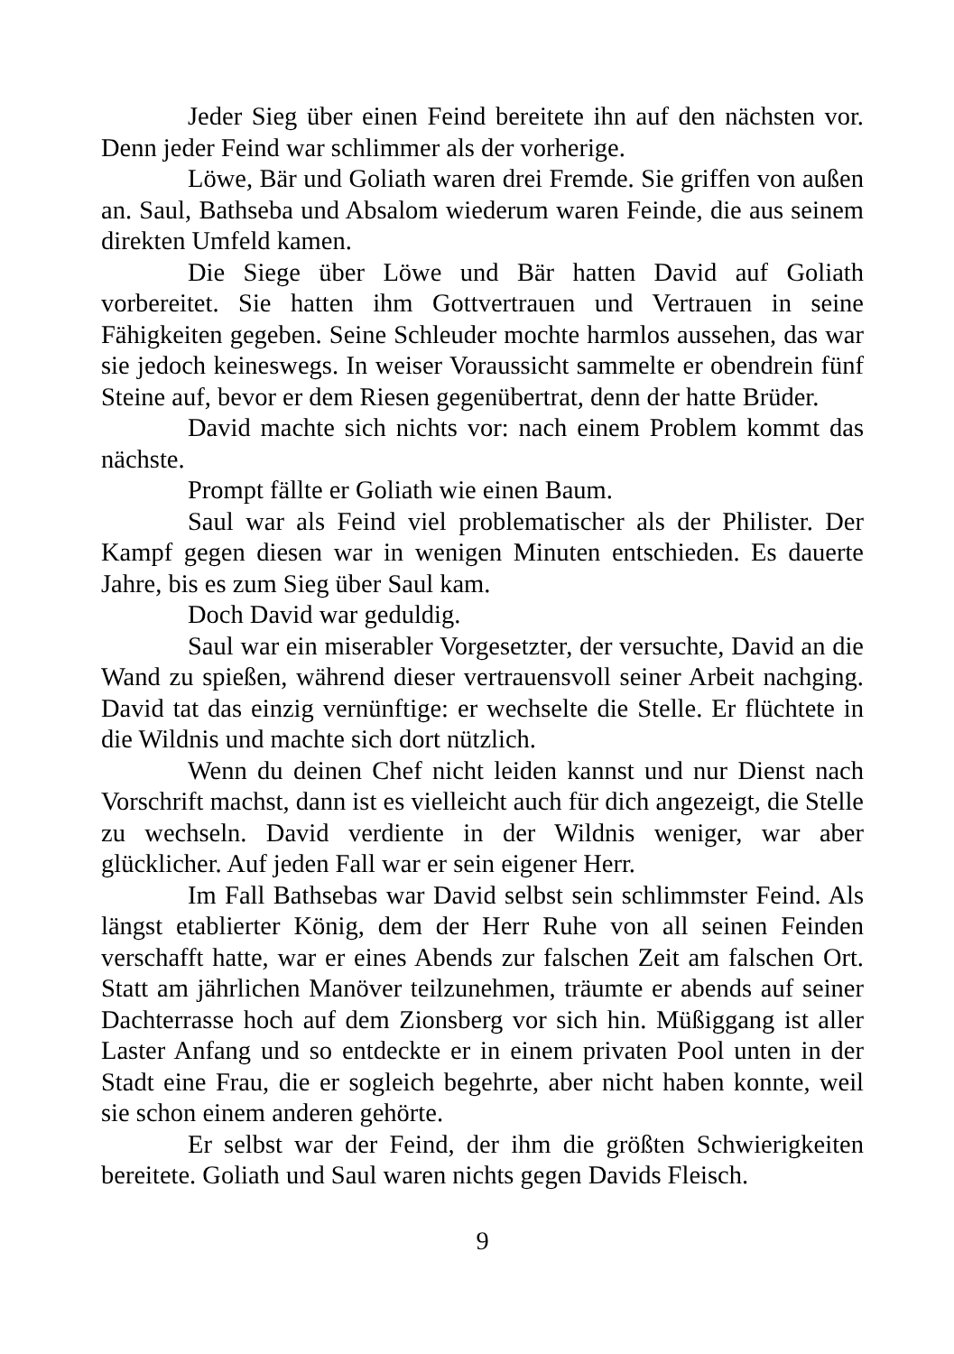Jeder Sieg über einen Feind bereitete ihn auf den nächsten vor. Denn jeder Feind war schlimmer als der vorherige.
Löwe, Bär und Goliath waren drei Fremde. Sie griffen von außen an. Saul, Bathseba und Absalom wiederum waren Feinde, die aus seinem direkten Umfeld kamen.
Die Siege über Löwe und Bär hatten David auf Goliath vorbereitet. Sie hatten ihm Gottvertrauen und Vertrauen in seine Fähigkeiten gegeben. Seine Schleuder mochte harmlos aussehen, das war sie jedoch keineswegs. In weiser Voraussicht sammelte er obendrein fünf Steine auf, bevor er dem Riesen gegenübertrat, denn der hatte Brüder.
David machte sich nichts vor: nach einem Problem kommt das nächste.
Prompt fällte er Goliath wie einen Baum.
Saul war als Feind viel problematischer als der Philister. Der Kampf gegen diesen war in wenigen Minuten entschieden. Es dauerte Jahre, bis es zum Sieg über Saul kam.
Doch David war geduldig.
Saul war ein miserabler Vorgesetzter, der versuchte, David an die Wand zu spießen, während dieser vertrauensvoll seiner Arbeit nachging. David tat das einzig vernünftige: er wechselte die Stelle. Er flüchtete in die Wildnis und machte sich dort nützlich.
Wenn du deinen Chef nicht leiden kannst und nur Dienst nach Vorschrift machst, dann ist es vielleicht auch für dich angezeigt, die Stelle zu wechseln. David verdiente in der Wildnis weniger, war aber glücklicher. Auf jeden Fall war er sein eigener Herr.
Im Fall Bathsebas war David selbst sein schlimmster Feind. Als längst etablierter König, dem der Herr Ruhe von all seinen Feinden verschafft hatte, war er eines Abends zur falschen Zeit am falschen Ort. Statt am jährlichen Manöver teilzunehmen, träumte er abends auf seiner Dachterrasse hoch auf dem Zionsberg vor sich hin. Müßiggang ist aller Laster Anfang und so entdeckte er in einem privaten Pool unten in der Stadt eine Frau, die er sogleich begehrte, aber nicht haben konnte, weil sie schon einem anderen gehörte.
Er selbst war der Feind, der ihm die größten Schwierigkeiten bereitete. Goliath und Saul waren nichts gegen Davids Fleisch.
9